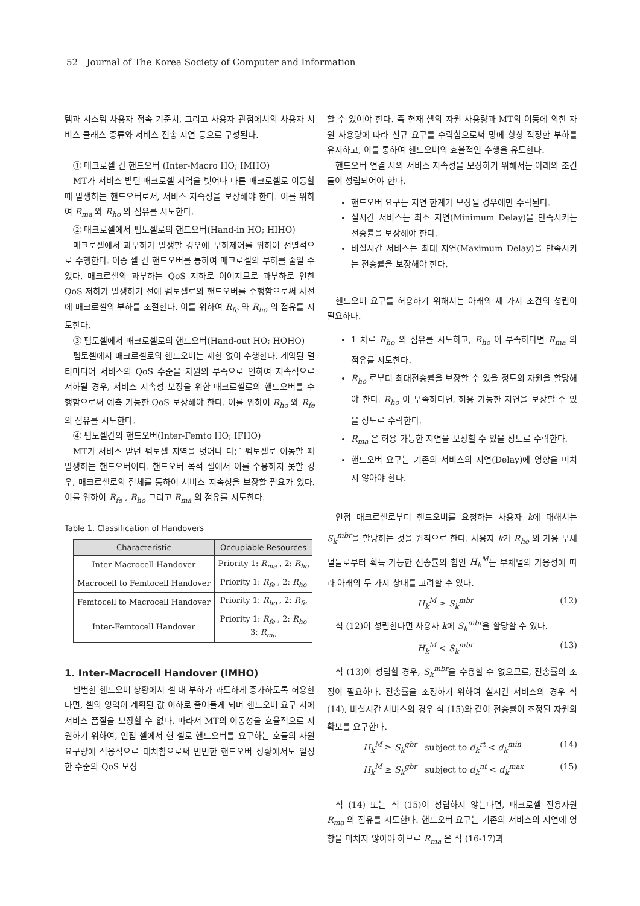52 Journal of The Korea Society of Computer and Information
템과 시스템 사용자 접속 기준치, 그리고 사용자 관점에서의 사용자 서비스 클래스 종류와 서비스 전송 지연 등으로 구성된다.
① 매크로셀 간 핸드오버 (Inter-Macro HO; IMHO)
MT가 서비스 받던 매크로셀 지역을 벗어나 다른 매크로셀로 이동할 때 발생하는 핸드오버로서, 서비스 지속성을 보장해야 한다. 이를 위하여 R<sub>ma</sub> 와 R<sub>ho</sub> 의 점유를 시도한다.
② 매크로셀에서 펨토셀로의 핸드오버(Hand-in HO; HIHO)
매크로셀에서 과부하가 발생할 경우에 부하제어를 위하여 선별적으로 수행한다. 이종 셀 간 핸드오버를 통하여 매크로셀의 부하를 줄일 수 있다. 매크로셀의 과부하는 QoS 저하로 이어지므로 과부하로 인한 QoS 저하가 발생하기 전에 펨토셀로의 핸드오버를 수행함으로써 사전에 매크로셀의 부하를 조절한다. 이를 위하여 R<sub>fe</sub> 와 R<sub>ho</sub> 의 점유를 시도한다.
③ 펨토셀에서 매크로셀로의 핸드오버(Hand-out HO; HOHO)
펨토셀에서 매크로셀로의 핸드오버는 제한 없이 수행한다. 계약된 멀티미디어 서비스의 QoS 수준을 자원의 부족으로 인하여 지속적으로 저하될 경우, 서비스 지속성 보장을 위한 매크로셀로의 핸드오버를 수행함으로써 예측 가능한 QoS 보장해야 한다. 이를 위하여 R<sub>ho</sub> 와 R<sub>fe</sub> 의 점유를 시도한다.
④ 펨토셀간의 핸드오버(Inter-Femto HO; IFHO)
MT가 서비스 받던 펨토셀 지역을 벗어나 다른 펨토셀로 이동할 때 발생하는 핸드오버이다. 핸드오버 목적 셀에서 이를 수용하지 못할 경우, 매크로셀로의 절체를 통하여 서비스 지속성을 보장할 필요가 있다. 이를 위하여 R<sub>fe</sub> , R<sub>ho</sub> 그리고 R<sub>ma</sub> 의 점유를 시도한다.
Table 1. Classification of Handovers
| Characteristic | Occupiable Resources |
| --- | --- |
| Inter-Macrocell Handover | Priority 1: R<sub>ma</sub> , 2: R<sub>ho</sub> |
| Macrocell to Femtocell Handover | Priority 1: R<sub>fe</sub> , 2: R<sub>ho</sub> |
| Femtocell to Macrocell Handover | Priority 1: R<sub>ho</sub> , 2: R<sub>fe</sub> |
| Inter-Femtocell Handover | Priority 1: R<sub>fe</sub> , 2: R<sub>ho</sub> 3: R<sub>ma</sub> |
1. Inter-Macrocell Handover (IMHO)
빈번한 핸드오버 상황에서 셀 내 부하가 과도하게 증가하도록 허용한다면, 셀의 영역이 계획된 값 이하로 줄어들게 되며 핸드오버 요구 시에 서비스 품질을 보장할 수 없다. 따라서 MT의 이동성을 효율적으로 지원하기 위하여, 인접 셀에서 현 셀로 핸드오버를 요구하는 호들의 자원 요구량에 적응적으로 대처함으로써 빈번한 핸드오버 상황에서도 일정한 수준의 QoS 보장
할 수 있어야 한다. 즉 현재 셀의 자원 사용량과 MT의 이동에 의한 자원 사용량에 따라 신규 요구를 수락함으로써 망에 항상 적정한 부하를 유지하고, 이를 통하여 핸드오버의 효율적인 수행을 유도한다.
핸드오버 연결 시의 서비스 지속성을 보장하기 위해서는 아래의 조건들이 성립되어야 한다.
핸드오버 요구는 지연 한계가 보장될 경우에만 수락된다.
실시간 서비스는 최소 지연(Minimum Delay)을 만족시키는 전송률을 보장해야 한다.
비실시간 서비스는 최대 지연(Maximum Delay)을 만족시키는 전송률을 보장해야 한다.
핸드오버 요구를 허용하기 위해서는 아래의 세 가지 조건의 성립이 필요하다.
1 차로 R<sub>ho</sub> 의 점유를 시도하고, R<sub>ho</sub> 이 부족하다면 R<sub>ma</sub> 의 점유를 시도한다.
R<sub>ho</sub> 로부터 최대전송률을 보장할 수 있을 정도의 자원을 할당해야 한다. R<sub>ho</sub> 이 부족하다면, 허용 가능한 지연을 보장할 수 있을 정도로 수락한다.
R<sub>ma</sub> 은 허용 가능한 지연을 보장할 수 있을 정도로 수락한다.
핸드오버 요구는 기존의 서비스의 지연(Delay)에 영향을 미치지 않아야 한다.
인접 매크로셀로부터 핸드오버를 요청하는 사용자 k에 대해서는 S<sub>k</sub><sup>mbr</sup>을 할당하는 것을 원칙으로 한다. 사용자 k가 R<sub>ho</sub> 의 가용 부채널들로부터 획득 가능한 전송률의 합인 H<sub>k</sub><sup>M</sup>는 부채널의 가용성에 따라 아래의 두 가지 상태를 고려할 수 있다.
H<sub>k</sub><sup>M</sup> ≥ S<sub>k</sub><sup>mbr</sup> (12)
식 (12)이 성립한다면 사용자 k에 S<sub>k</sub><sup>mbr</sup>을 할당할 수 있다.
H<sub>k</sub><sup>M</sup> < S<sub>k</sub><sup>mbr</sup> (13)
식 (13)이 성립할 경우, S<sub>k</sub><sup>mbr</sup>을 수용할 수 없으므로, 전송률의 조정이 필요하다. 전송률을 조정하기 위하여 실시간 서비스의 경우 식 (14), 비실시간 서비스의 경우 식 (15)와 같이 전송률이 조정된 자원의 확보를 요구한다.
H<sub>k</sub><sup>M</sup> ≥ S<sub>k</sub><sup>gbr</sup> subject to d<sub>k</sub><sup>rt</sup> < d<sub>k</sub><sup>min</sup> (14)
H<sub>k</sub><sup>M</sup> ≥ S<sub>k</sub><sup>gbr</sup> subject to d<sub>k</sub><sup>nt</sup> < d<sub>k</sub><sup>max</sup> (15)
식 (14) 또는 식 (15)이 성립하지 않는다면, 매크로셀 전용자원 R<sub>ma</sub> 의 점유를 시도한다. 핸드오버 요구는 기존의 서비스의 지연에 영향을 미치지 않아야 하므로 R<sub>ma</sub> 은 식 (16-17)과